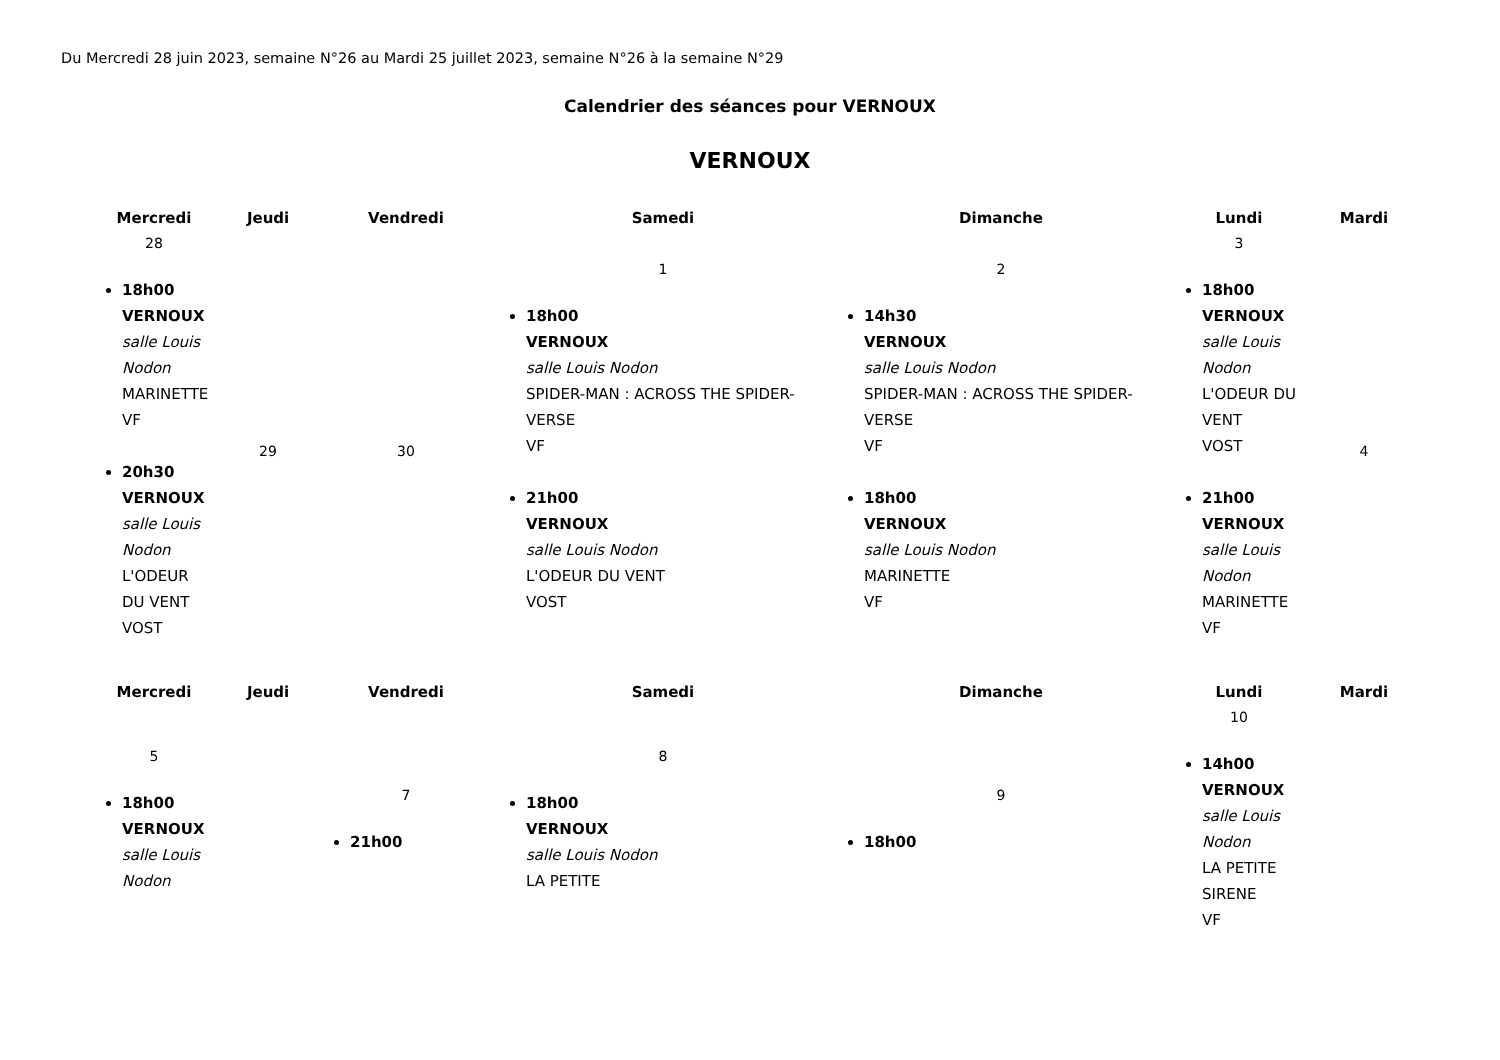Du Mercredi 28 juin 2023, semaine N°26 au Mardi 25 juillet 2023, semaine N°26 à la semaine N°29
Calendrier des séances pour VERNOUX
VERNOUX
| Mercredi | Jeudi | Vendredi | Samedi | Dimanche | Lundi | Mardi |
| --- | --- | --- | --- | --- | --- | --- |
| 28 18h00 VERNOUX salle Louis Nodon MARINETTE VF 20h30 VERNOUX salle Louis Nodon L'ODEUR DU VENT VOST | 29 | 30 | 1 18h00 VERNOUX salle Louis Nodon SPIDER-MAN : ACROSS THE SPIDER-VERSE VF 21h00 VERNOUX salle Louis Nodon L'ODEUR DU VENT VOST | 2 14h30 VERNOUX salle Louis Nodon SPIDER-MAN : ACROSS THE SPIDER-VERSE VF 18h00 VERNOUX salle Louis Nodon MARINETTE VF | 3 18h00 VERNOUX salle Louis Nodon L'ODEUR DU VENT VOST 21h00 VERNOUX salle Louis Nodon MARINETTE VF | 4 |
| Mercredi | Jeudi | Vendredi | Samedi | Dimanche | Lundi | Mardi |
| 5 18h00 VERNOUX salle Louis Nodon | | 7 21h00 | 8 18h00 VERNOUX salle Louis Nodon LA PETITE | 9 18h00 | 10 14h00 VERNOUX salle Louis Nodon LA PETITE SIRENE VF | |